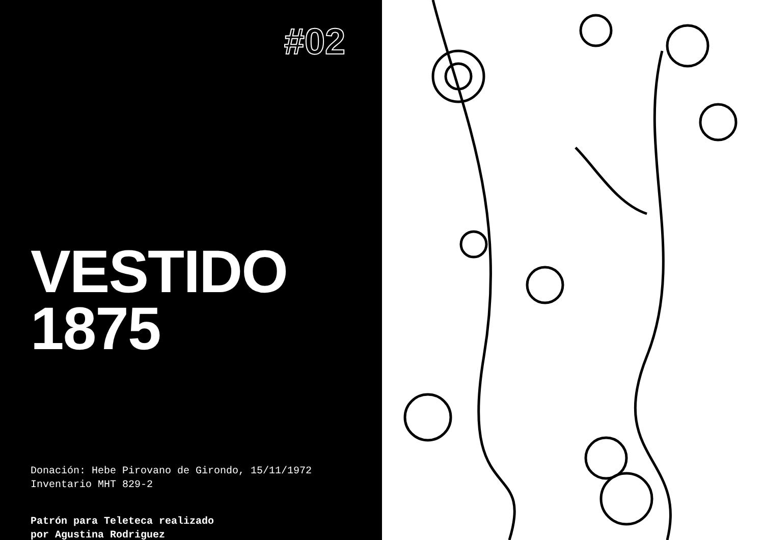#02
VESTIDO
1875
Donación: Hebe Pirovano de Girondo, 15/11/1972
Inventario MHT 829-2
Patrón para Teleteca realizado
por Agustina Rodriguez